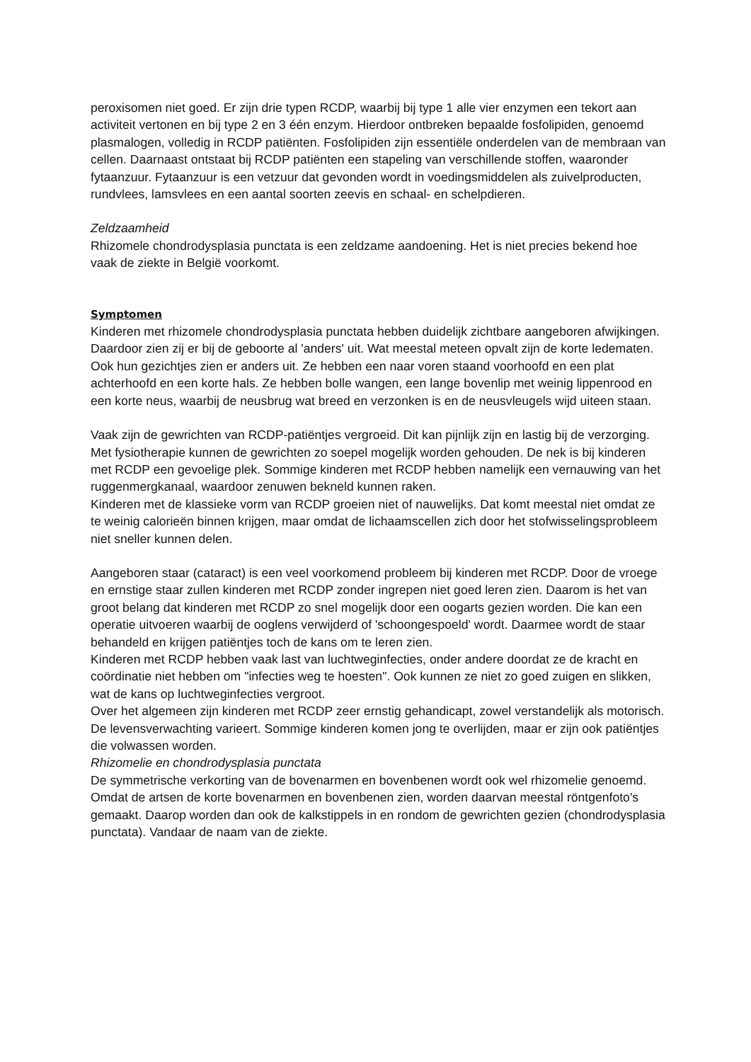peroxisomen niet goed. Er zijn drie typen RCDP, waarbij bij type 1 alle vier enzymen een tekort aan activiteit vertonen en bij type 2 en 3 één enzym. Hierdoor ontbreken bepaalde fosfolipiden, genoemd plasmalogen, volledig in RCDP patiënten. Fosfolipiden zijn essentiële onderdelen van de membraan van cellen. Daarnaast ontstaat bij RCDP patiënten een stapeling van verschillende stoffen, waaronder fytaanzuur. Fytaanzuur is een vetzuur dat gevonden wordt in voedingsmiddelen als zuivelproducten, rundvlees, lamsvlees en een aantal soorten zeevis en schaal- en schelpdieren.
Zeldzaamheid
Rhizomele chondrodysplasia punctata is een zeldzame aandoening. Het is niet precies bekend hoe vaak de ziekte in België voorkomt.
Symptomen
Kinderen met rhizomele chondrodysplasia punctata hebben duidelijk zichtbare aangeboren afwijkingen. Daardoor zien zij er bij de geboorte al 'anders' uit. Wat meestal meteen opvalt zijn de korte ledematen. Ook hun gezichtjes zien er anders uit. Ze hebben een naar voren staand voorhoofd en een plat achterhoofd en een korte hals. Ze hebben bolle wangen, een lange bovenlip met weinig lippenrood en een korte neus, waarbij de neusbrug wat breed en verzonken is en de neusvleugels wijd uiteen staan.
Vaak zijn de gewrichten van RCDP-patiëntjes vergroeid. Dit kan pijnlijk zijn en lastig bij de verzorging. Met fysiotherapie kunnen de gewrichten zo soepel mogelijk worden gehouden. De nek is bij kinderen met RCDP een gevoelige plek. Sommige kinderen met RCDP hebben namelijk een vernauwing van het ruggenmergkanaal, waardoor zenuwen bekneld kunnen raken.
Kinderen met de klassieke vorm van RCDP groeien niet of nauwelijks. Dat komt meestal niet omdat ze te weinig calorieën binnen krijgen, maar omdat de lichaamscellen zich door het stofwisselingsprobleem niet sneller kunnen delen.
Aangeboren staar (cataract) is een veel voorkomend probleem bij kinderen met RCDP. Door de vroege en ernstige staar zullen kinderen met RCDP zonder ingrepen niet goed leren zien. Daarom is het van groot belang dat kinderen met RCDP zo snel mogelijk door een oogarts gezien worden. Die kan een operatie uitvoeren waarbij de ooglens verwijderd of 'schoongespoeld' wordt. Daarmee wordt de staar behandeld en krijgen patiëntjes toch de kans om te leren zien.
Kinderen met RCDP hebben vaak last van luchtweginfecties, onder andere doordat ze de kracht en coördinatie niet hebben om "infecties weg te hoesten". Ook kunnen ze niet zo goed zuigen en slikken, wat de kans op luchtweginfecties vergroot.
Over het algemeen zijn kinderen met RCDP zeer ernstig gehandicapt, zowel verstandelijk als motorisch. De levensverwachting varieert. Sommige kinderen komen jong te overlijden, maar er zijn ook patiëntjes die volwassen worden.
Rhizomelie en chondrodysplasia punctata
De symmetrische verkorting van de bovenarmen en bovenbenen wordt ook wel rhizomelie genoemd. Omdat de artsen de korte bovenarmen en bovenbenen zien, worden daarvan meestal röntgenfoto's gemaakt. Daarop worden dan ook de kalkstippels in en rondom de gewrichten gezien (chondrodysplasia punctata). Vandaar de naam van de ziekte.